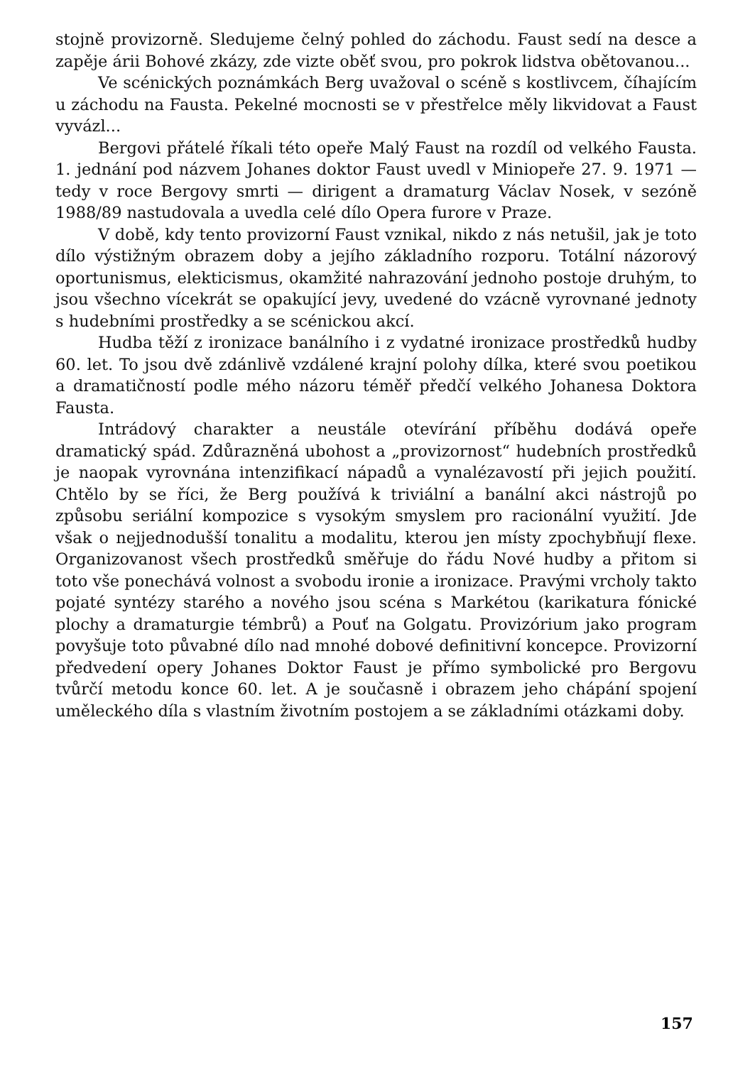stojně provizorně. Sledujeme čelný pohled do záchodu. Faust sedí na desce a zapěje árii Bohové zkázy, zde vizte oběť svou, pro pokrok lidstva obětovanou...
Ve scénických poznámkách Berg uvažoval o scéně s kostlivcem, číhajícím u záchodu na Fausta. Pekelné mocnosti se v přestřelce měly likvidovat a Faust vyvázl...
Bergovi přátelé říkali této opeře Malý Faust na rozdíl od velkého Fausta. 1. jednání pod názvem Johanes doktor Faust uvedl v Miniopeře 27. 9. 1971 — tedy v roce Bergovy smrti — dirigent a dramaturg Václav Nosek, v sezóně 1988/89 nastudovala a uvedla celé dílo Opera furore v Praze.
V době, kdy tento provizorní Faust vznikal, nikdo z nás netušil, jak je toto dílo výstižným obrazem doby a jejího základního rozporu. Totální názorový oportunismus, elekticismus, okamžité nahrazování jednoho postoje druhým, to jsou všechno vícekrát se opakující jevy, uvedené do vzácně vyrovnané jednoty s hudebními prostředky a se scénickou akcí.
Hudba těží z ironizace banálního i z vydatné ironizace prostředků hudby 60. let. To jsou dvě zdánlivě vzdálené krajní polohy dílka, které svou poetikou a dramatičností podle mého názoru téměř předčí velkého Johanesa Doktora Fausta.
Intrádový charakter a neustále otevírání příběhu dodává opeře dramatický spád. Zdůrazněná ubohost a „provizornost“ hudebních prostředků je naopak vyrovnána intenzifikací nápadů a vynalézavostí při jejich použití. Chtělo by se říci, že Berg používá k triviální a banální akci nástrojů po způsobu seriální kompozice s vysokým smyslem pro racionální využití. Jde však o nejjednodušší tonalitu a modalitu, kterou jen místy zpochybňují flexe. Organizovanost všech prostředků směřuje do řádu Nové hudby a přitom si toto vše ponechává volnost a svobodu ironie a ironizace. Pravými vrcholy takto pojaté syntézy starého a nového jsou scéna s Markétou (karikatura fónické plochy a dramaturgie témbrů) a Pouť na Golgatu. Provizórium jako program povyšuje toto půvabné dílo nad mnohé dobové definitivní koncepce. Provizorní předvedení opery Johanes Doktor Faust je přímo symbolické pro Bergovu tvůrčí metodu konce 60. let. A je současně i obrazem jeho chápání spojení uměleckého díla s vlastním životním postojem a se základními otázkami doby.
157